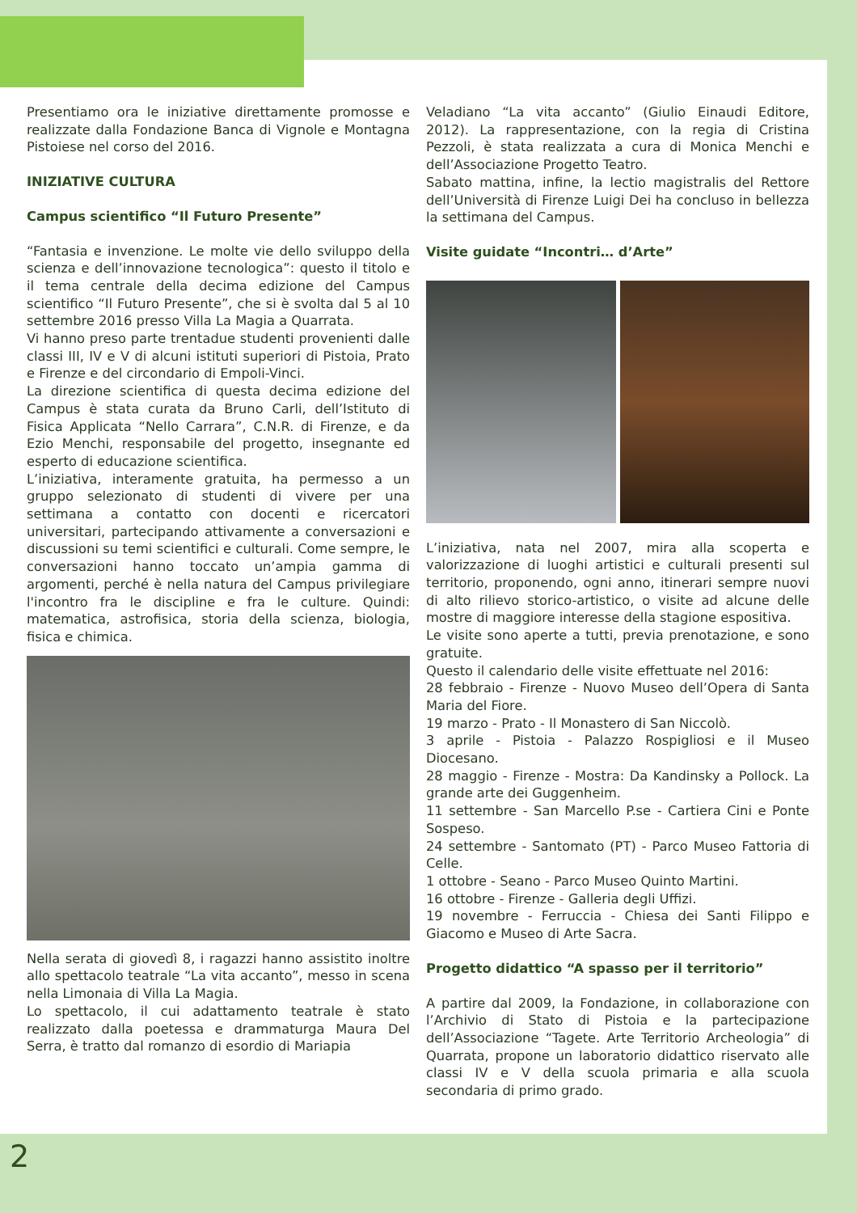Presentiamo ora le iniziative direttamente promosse e realizzate dalla Fondazione Banca di Vignole e Montagna Pistoiese nel corso del 2016.
INIZIATIVE CULTURA
Campus scientifico “Il Futuro Presente”
“Fantasia e invenzione. Le molte vie dello sviluppo della scienza e dell’innovazione tecnologica”: questo il titolo e il tema centrale della decima edizione del Campus scientifico “Il Futuro Presente”, che si è svolta dal 5 al 10 settembre 2016 presso Villa La Magia a Quarrata.
Vi hanno preso parte trentadue studenti provenienti dalle classi III, IV e V di alcuni istituti superiori di Pistoia, Prato e Firenze e del circondario di Empoli-Vinci.
La direzione scientifica di questa decima edizione del Campus è stata curata da Bruno Carli, dell’Istituto di Fisica Applicata “Nello Carrara”, C.N.R. di Firenze, e da Ezio Menchi, responsabile del progetto, insegnante ed esperto di educazione scientifica.
L’iniziativa, interamente gratuita, ha permesso a un gruppo selezionato di studenti di vivere per una settimana a contatto con docenti e ricercatori universitari, partecipando attivamente a conversazioni e discussioni su temi scientifici e culturali. Come sempre, le conversazioni hanno toccato un’ampia gamma di argomenti, perché è nella natura del Campus privilegiare l'incontro fra le discipline e fra le culture. Quindi: matematica, astrofisica, storia della scienza, biologia, fisica e chimica.
Nella serata di giovedì 8, i ragazzi hanno assistito inoltre allo spettacolo teatrale “La vita accanto”, messo in scena nella Limonaia di Villa La Magia.
Lo spettacolo, il cui adattamento teatrale è stato realizzato dalla poetessa e drammaturga Maura Del Serra, è tratto dal romanzo di esordio di Mariapia
Veladiano “La vita accanto” (Giulio Einaudi Editore, 2012). La rappresentazione, con la regia di Cristina Pezzoli, è stata realizzata a cura di Monica Menchi e dell’Associazione Progetto Teatro.
Sabato mattina, infine, la lectio magistralis del Rettore dell’Università di Firenze Luigi Dei ha concluso in bellezza la settimana del Campus.
Visite guidate “Incontri… d’Arte”
L’iniziativa, nata nel 2007, mira alla scoperta e valorizzazione di luoghi artistici e culturali presenti sul territorio, proponendo, ogni anno, itinerari sempre nuovi di alto rilievo storico-artistico, o visite ad alcune delle mostre di maggiore interesse della stagione espositiva.
Le visite sono aperte a tutti, previa prenotazione, e sono gratuite.
Questo il calendario delle visite effettuate nel 2016:
28 febbraio - Firenze - Nuovo Museo dell’Opera di Santa Maria del Fiore.
19 marzo - Prato - Il Monastero di San Niccolò.
3 aprile - Pistoia - Palazzo Rospigliosi e il Museo Diocesano.
28 maggio - Firenze - Mostra: Da Kandinsky a Pollock. La grande arte dei Guggenheim.
11 settembre - San Marcello P.se - Cartiera Cini e Ponte Sospeso.
24 settembre - Santomato (PT) - Parco Museo Fattoria di Celle.
1 ottobre - Seano - Parco Museo Quinto Martini.
16 ottobre - Firenze - Galleria degli Uffizi.
19 novembre - Ferruccia - Chiesa dei Santi Filippo e Giacomo e Museo di Arte Sacra.
Progetto didattico “A spasso per il territorio”
A partire dal 2009, la Fondazione, in collaborazione con l’Archivio di Stato di Pistoia e la partecipazione dell’Associazione “Tagete. Arte Territorio Archeologia” di Quarrata, propone un laboratorio didattico riservato alle classi IV e V della scuola primaria e alla scuola secondaria di primo grado.
2